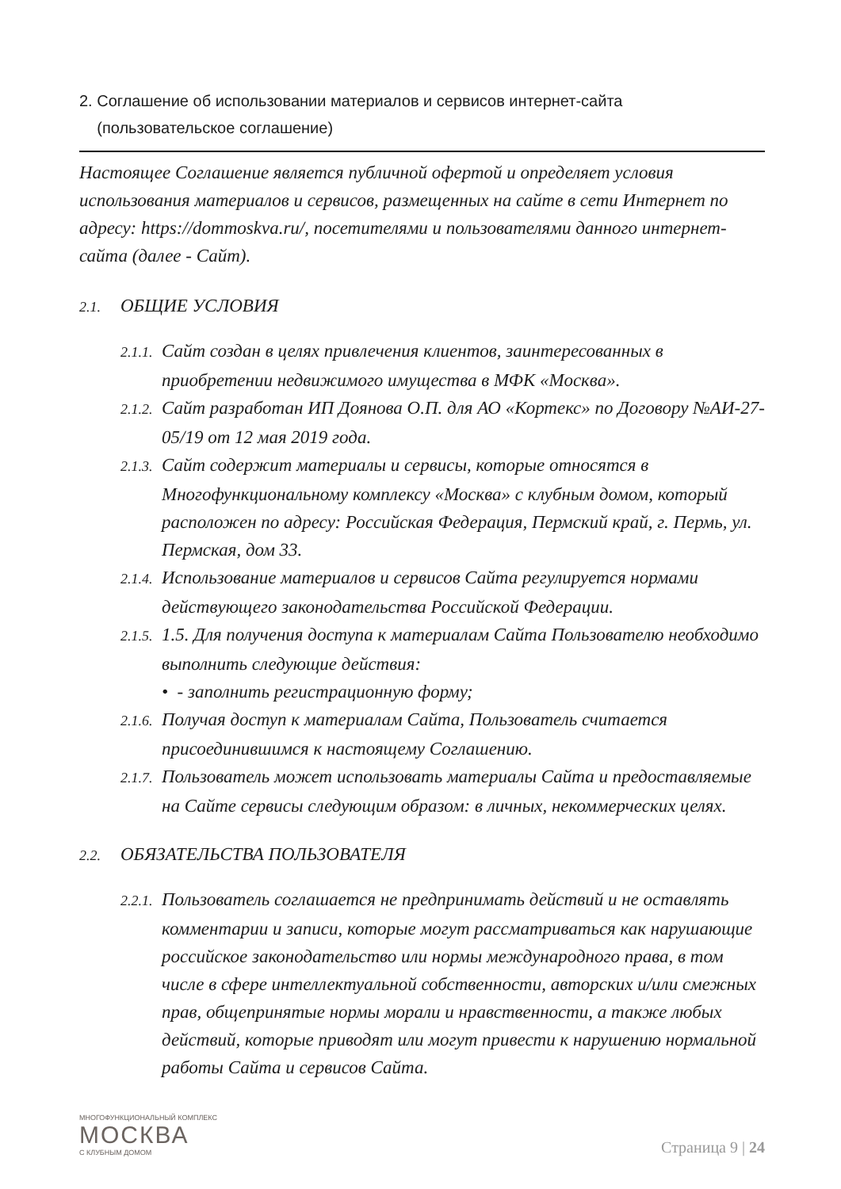2. Соглашение об использовании материалов и сервисов интернет-сайта
(пользовательское соглашение)
Настоящее Соглашение является публичной офертой и определяет условия использования материалов и сервисов, размещенных на сайте в сети Интернет по адресу: https://dommoskva.ru/, посетителями и пользователями данного интернет-сайта (далее - Сайт).
2.1. ОБЩИЕ УСЛОВИЯ
2.1.1. Сайт создан в целях привлечения клиентов, заинтересованных в приобретении недвижимого имущества в МФК «Москва».
2.1.2. Сайт разработан ИП Доянова О.П. для АО «Кортекс» по Договору №АИ-27-05/19 от 12 мая 2019 года.
2.1.3. Сайт содержит материалы и сервисы, которые относятся в Многофункциональному комплексу «Москва» с клубным домом, который расположен по адресу: Российская Федерация, Пермский край, г. Пермь, ул. Пермская, дом 33.
2.1.4. Использование материалов и сервисов Сайта регулируется нормами действующего законодательства Российской Федерации.
2.1.5. 1.5. Для получения доступа к материалам Сайта Пользователю необходимо выполнить следующие действия:
• - заполнить регистрационную форму;
2.1.6. Получая доступ к материалам Сайта, Пользователь считается присоединившимся к настоящему Соглашению.
2.1.7. Пользователь может использовать материалы Сайта и предоставляемые на Сайте сервисы следующим образом: в личных, некоммерческих целях.
2.2. ОБЯЗАТЕЛЬСТВА ПОЛЬЗОВАТЕЛЯ
2.2.1. Пользователь соглашается не предпринимать действий и не оставлять комментарии и записи, которые могут рассматриваться как нарушающие российское законодательство или нормы международного права, в том числе в сфере интеллектуальной собственности, авторских и/или смежных прав, общепринятые нормы морали и нравственности, а также любых действий, которые приводят или могут привести к нарушению нормальной работы Сайта и сервисов Сайта.
МНОГОФУНКЦИОНАЛЬНЫЙ КОМПЛЕКС
МОСКВА
С КЛУБНЫМ ДОМОМ
Страница 9 | 24